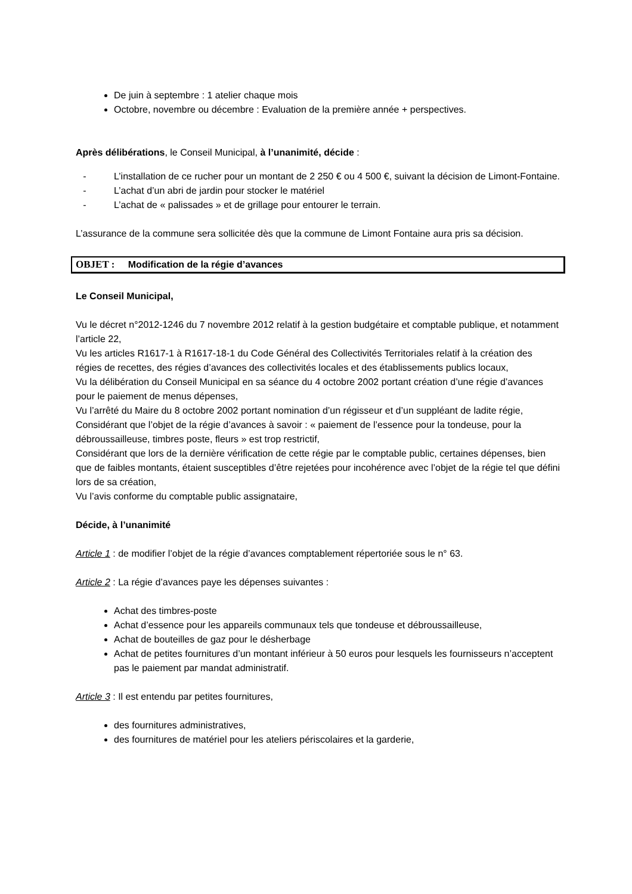De juin à septembre : 1 atelier chaque mois
Octobre, novembre ou décembre : Evaluation de la première année + perspectives.
Après délibérations, le Conseil Municipal, à l’unanimité, décide :
- L’installation de ce rucher pour un montant de 2 250 € ou 4 500 €, suivant la décision de Limont-Fontaine.
- L’achat d’un abri de jardin pour stocker le matériel
- L’achat de « palissades » et de grillage pour entourer le terrain.
L’assurance de la commune sera sollicitée dès que la commune de Limont Fontaine aura pris sa décision.
OBJET : Modification de la régie d’avances
Le Conseil Municipal,
Vu le décret n°2012-1246 du 7 novembre 2012 relatif à la gestion budgétaire et comptable publique, et notamment l’article 22,
Vu les articles R1617-1 à R1617-18-1 du Code Général des Collectivités Territoriales relatif à la création des régies de recettes, des régies d’avances des collectivités locales et des établissements publics locaux,
Vu la délibération du Conseil Municipal en sa séance du 4 octobre 2002 portant création d’une régie d’avances pour le paiement de menus dépenses,
Vu l’arrêté du Maire du 8 octobre 2002 portant nomination d’un régisseur et d’un suppléant de ladite régie,
Considérant que l’objet de la régie d’avances à savoir : « paiement de l’essence pour la tondeuse, pour la débroussailleuse, timbres poste, fleurs » est trop restrictif,
Considérant que lors de la dernière vérification de cette régie par le comptable public, certaines dépenses, bien que de faibles montants, étaient susceptibles d’être rejetées pour incohérence avec l’objet de la régie tel que défini lors de sa création,
Vu l’avis conforme du comptable public assignataire,
Décide, à l’unanimité
Article 1 : de modifier l’objet de la régie d’avances comptablement répertoriée sous le n° 63.
Article 2 : La régie d’avances paye les dépenses suivantes :
Achat des timbres-poste
Achat d’essence pour les appareils communaux tels que tondeuse et débroussailleuse,
Achat de bouteilles de gaz pour le désherbage
Achat de petites fournitures d’un montant inférieur à 50 euros pour lesquels les fournisseurs n’acceptent pas le paiement par mandat administratif.
Article 3 : Il est entendu par petites fournitures,
des fournitures administratives,
des fournitures de matériel pour les ateliers périscolaires et la garderie,